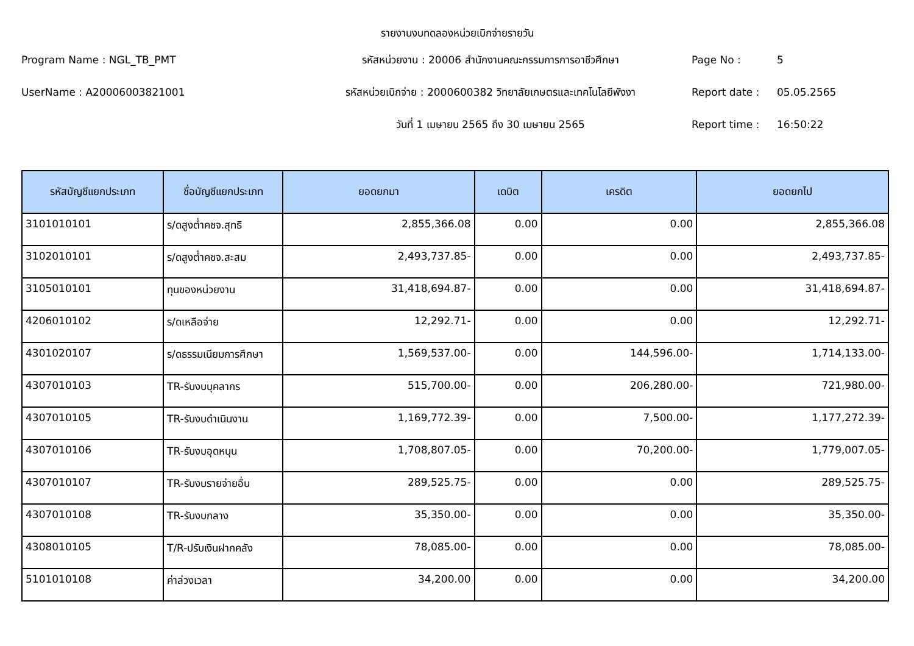รายงานงบทดลองหน่วยเบิกจ่ายรายวัน
Program Name : NGL_TB_PMT
รหัสหน่วยงาน : 20006 สำนักงานคณะกรรมการการอาชีวศึกษา
Page No :
5
UserName : A20006003821001
รหัสหน่วยเบิกจ่าย : 2000600382 วิทยาลัยเกษตรและเทคโนโลยีพังงา
Report date :
05.05.2565
วันที่ 1 เมษายน 2565 ถึง 30 เมษายน 2565
Report time :
16:50:22
| รหัสบัญชีแยกประเภท | ชื่อบัญชีแยกประเภท | ยอดยกมา | เดบิต | เครดิต | ยอดยกไป |
| --- | --- | --- | --- | --- | --- |
| 3101010101 | ร/ดสูงต่ำคชจ.สุทธิ | 2,855,366.08 | 0.00 | 0.00 | 2,855,366.08 |
| 3102010101 | ร/ดสูงต่ำคชจ.สะสม | 2,493,737.85- | 0.00 | 0.00 | 2,493,737.85- |
| 3105010101 | ทุนของหน่วยงาน | 31,418,694.87- | 0.00 | 0.00 | 31,418,694.87- |
| 4206010102 | ร/ดเหลือจ่าย | 12,292.71- | 0.00 | 0.00 | 12,292.71- |
| 4301020107 | ร/ดธรรมเนียมการศึกษา | 1,569,537.00- | 0.00 | 144,596.00- | 1,714,133.00- |
| 4307010103 | TR-รับงบบุคลากร | 515,700.00- | 0.00 | 206,280.00- | 721,980.00- |
| 4307010105 | TR-รับงบดำเนินงาน | 1,169,772.39- | 0.00 | 7,500.00- | 1,177,272.39- |
| 4307010106 | TR-รับงบอุดหนุน | 1,708,807.05- | 0.00 | 70,200.00- | 1,779,007.05- |
| 4307010107 | TR-รับงบรายจ่ายอื่น | 289,525.75- | 0.00 | 0.00 | 289,525.75- |
| 4307010108 | TR-รับงบกลาง | 35,350.00- | 0.00 | 0.00 | 35,350.00- |
| 4308010105 | T/R-ปรับเงินฝากคลัง | 78,085.00- | 0.00 | 0.00 | 78,085.00- |
| 5101010108 | ค่าล่วงเวลา | 34,200.00 | 0.00 | 0.00 | 34,200.00 |